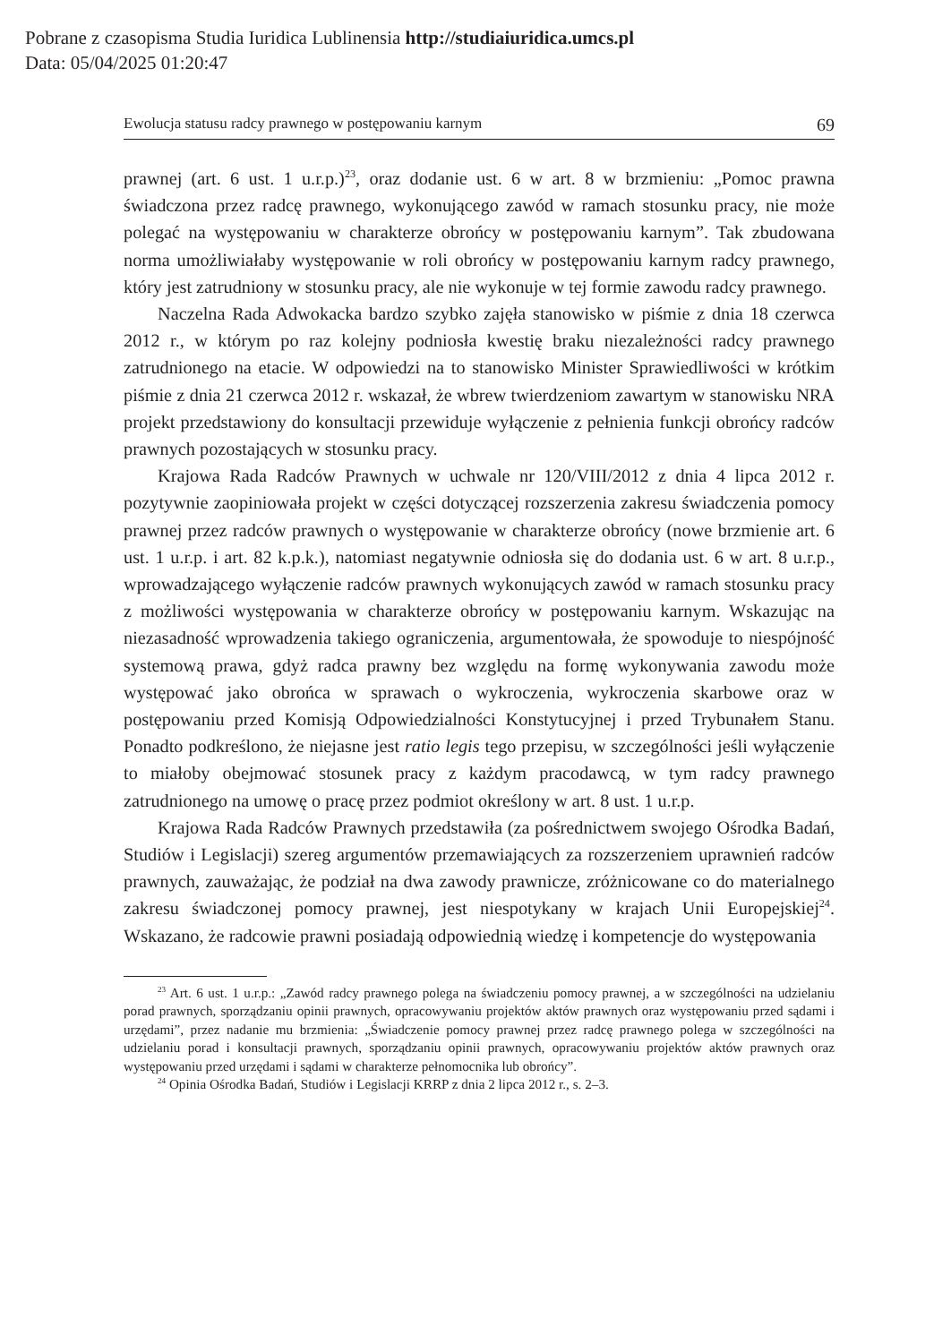Pobrane z czasopisma Studia Iuridica Lublinensia http://studiaiuridica.umcs.pl
Data: 05/04/2025 01:20:47
Ewolucja statusu radcy prawnego w postępowaniu karnym 69
prawnej (art. 6 ust. 1 u.r.p.)<sup>23</sup>, oraz dodanie ust. 6 w art. 8 w brzmieniu: „Pomoc prawna świadczona przez radcę prawnego, wykonującego zawód w ramach stosunku pracy, nie może polegać na występowaniu w charakterze obrońcy w postępowaniu karnym”. Tak zbudowana norma umożliwiałaby występowanie w roli obrońcy w postępowaniu karnym radcy prawnego, który jest zatrudniony w stosunku pracy, ale nie wykonuje w tej formie zawodu radcy prawnego.
Naczelna Rada Adwokacka bardzo szybko zajęła stanowisko w piśmie z dnia 18 czerwca 2012 r., w którym po raz kolejny podniosła kwestię braku niezależności radcy prawnego zatrudnionego na etacie. W odpowiedzi na to stanowisko Minister Sprawiedliwości w krótkim piśmie z dnia 21 czerwca 2012 r. wskazał, że wbrew twierdzeniom zawartym w stanowisku NRA projekt przedstawiony do konsultacji przewiduje wyłączenie z pełnienia funkcji obrońcy radców prawnych pozostających w stosunku pracy.
Krajowa Rada Radców Prawnych w uchwale nr 120/VIII/2012 z dnia 4 lipca 2012 r. pozytywnie zaopiniowała projekt w części dotyczącej rozszerzenia zakresu świadczenia pomocy prawnej przez radców prawnych o występowanie w charakterze obrońcy (nowe brzmienie art. 6 ust. 1 u.r.p. i art. 82 k.p.k.), natomiast negatywnie odniosła się do dodania ust. 6 w art. 8 u.r.p., wprowadzającego wyłączenie radców prawnych wykonujących zawód w ramach stosunku pracy z możliwości występowania w charakterze obrońcy w postępowaniu karnym. Wskazując na niezasadność wprowadzenia takiego ograniczenia, argumentowała, że spowoduje to niespójność systemową prawa, gdyż radca prawny bez względu na formę wykonywania zawodu może występować jako obrońca w sprawach o wykroczenia, wykroczenia skarbowe oraz w postępowaniu przed Komisją Odpowiedzialności Konstytucyjnej i przed Trybunałem Stanu. Ponadto podkreślono, że niejasne jest ratio legis tego przepisu, w szczególności jeśli wyłączenie to miałoby obejmować stosunek pracy z każdym pracodawcą, w tym radcy prawnego zatrudnionego na umowę o pracę przez podmiot określony w art. 8 ust. 1 u.r.p.
Krajowa Rada Radców Prawnych przedstawiła (za pośrednictwem swojego Ośrodka Badań, Studiów i Legislacji) szereg argumentów przemawiających za rozszerzeniem uprawnień radców prawnych, zauważając, że podział na dwa zawody prawnicze, zróżnicowane co do materialnego zakresu świadczonej pomocy prawnej, jest niespotykany w krajach Unii Europejskiej<sup>24</sup>. Wskazano, że radcowie prawni posiadają odpowiednią wiedzę i kompetencje do występowania
<sup>23</sup> Art. 6 ust. 1 u.r.p.: „Zawód radcy prawnego polega na świadczeniu pomocy prawnej, a w szczególności na udzielaniu porad prawnych, sporządzaniu opinii prawnych, opracowywaniu projektów aktów prawnych oraz występowaniu przed sądami i urzędami”, przez nadanie mu brzmienia: „Świadczenie pomocy prawnej przez radcę prawnego polega w szczególności na udzielaniu porad i konsultacji prawnych, sporządzaniu opinii prawnych, opracowywaniu projektów aktów prawnych oraz występowaniu przed urzędami i sądami w charakterze pełnomocnika lub obrońcy”.
<sup>24</sup> Opinia Ośrodka Badań, Studiów i Legislacji KRRP z dnia 2 lipca 2012 r., s. 2–3.